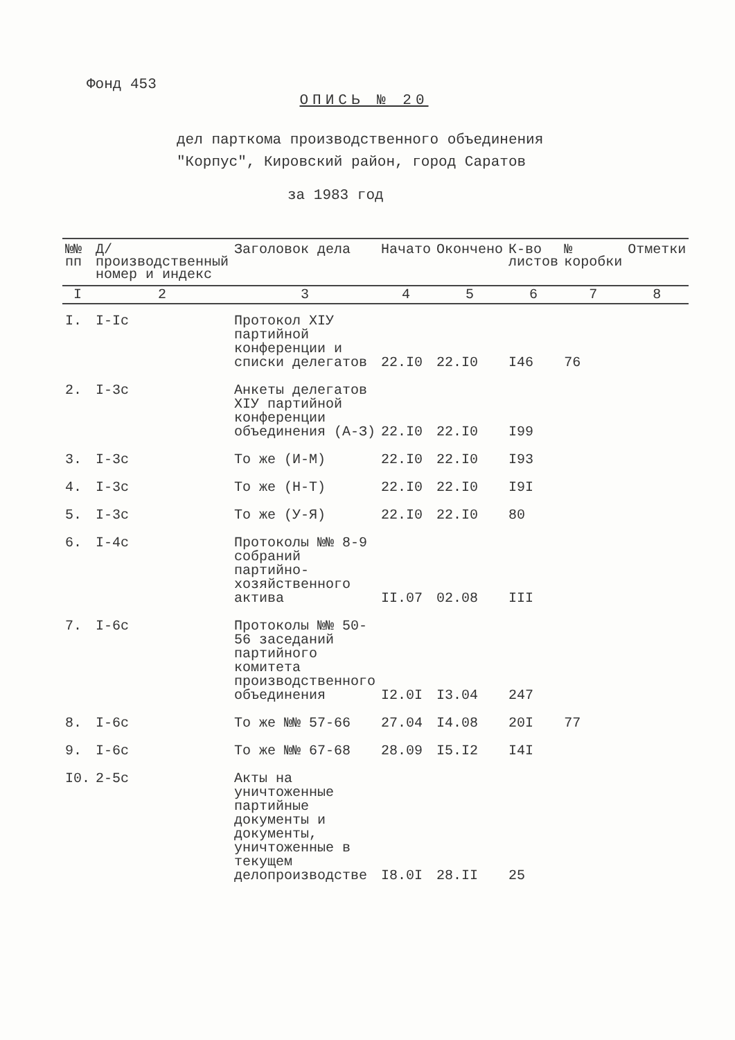Фонд 453
ОПИСЬ № 20
дел парткома производственного объединения
"Корпус", Кировский район, город Саратов
за 1983 год
| №№ пп | Д/производственный номер и индекс | Заголовок дела | Начато | Окончено | К-во листов | № коробки | Отметки |
| --- | --- | --- | --- | --- | --- | --- | --- |
| I | 2 | 3 | 4 | 5 | 6 | 7 | 8 |
| I. | I-Iс | Протокол XIУ партийной конференции и списки делегатов | 22.I0 | 22.I0 | I46 | 76 | |
| 2. | I-3с | Анкеты делегатов XIУ партийной конференции объединения (А-З) | 22.I0 | 22.I0 | I99 | | |
| 3. | I-3с | То же (И-М) | 22.I0 | 22.I0 | I93 | | |
| 4. | I-3с | То же (Н-Т) | 22.I0 | 22.I0 | I9I | | |
| 5. | I-3с | То же (У-Я) | 22.I0 | 22.I0 | 80 | | |
| 6. | I-4с | Протоколы №№ 8-9 собраний партийно-хозяйственного актива | II.07 | 02.08 | III | | |
| 7. | I-6с | Протоколы №№ 50-56 заседаний партийного комитета производственного объединения | I2.0I | I3.04 | 247 | | |
| 8. | I-6с | То же №№ 57-66 | 27.04 | I4.08 | 20I | 77 | |
| 9. | I-6с | То же №№ 67-68 | 28.09 | I5.I2 | I4I | | |
| I0. | 2-5с | Акты на уничтоженные партийные документы и документы, уничтоженные в текущем делопроизводстве | I8.0I | 28.II | 25 | | |